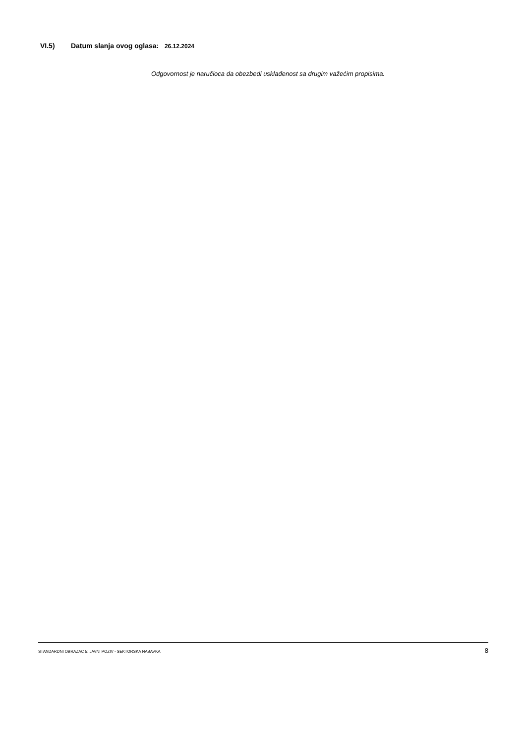VI.5) Datum slanja ovog oglasa: 26.12.2024
Odgovornost je naručioca da obezbedi usklađenost sa drugim važećim propisima.
STANDARDNI OBRAZAC 5: JAVNI POZIV - SEKTORSKA NABAVKA 8